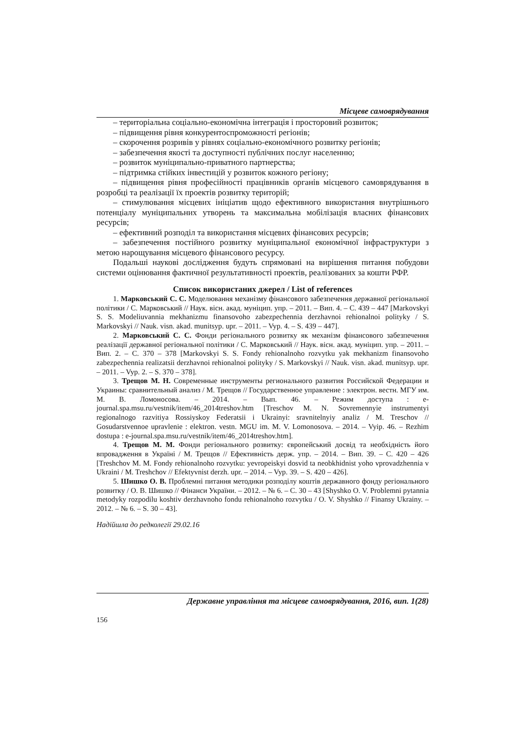Місцеве самоврядування
– територіальна соціально-економічна інтеграція і просторовий розвиток;
– підвищення рівня конкурентоспроможності регіонів;
– скорочення розривів у рівнях соціально-економічного розвитку регіонів;
– забезпечення якості та доступності публічних послуг населенню;
– розвиток муніципально-приватного партнерства;
– підтримка стійких інвестицій у розвиток кожного регіону;
– підвищення рівня професійності працівників органів місцевого самоврядування в розробці та реалізації їх проектів розвитку територій;
– стимулювання місцевих ініціатив щодо ефективного використання внутрішнього потенціалу муніципальних утворень та максимальна мобілізація власних фінансових ресурсів;
– ефективний розподіл та використання місцевих фінансових ресурсів;
– забезпечення постійного розвитку муніципальної економічної інфраструктури з метою нарощування місцевого фінансового ресурсу.
Подальші наукові дослідження будуть спрямовані на вирішення питання побудови системи оцінювання фактичної результативності проектів, реалізованих за кошти РФР.
Список використаних джерел / List of references
1. Марковський С. С. Моделювання механізму фінансового забезпечення державної регіональної політики / С. Марковський // Наук. вісн. акад. муніцип. упр. – 2011. – Вип. 4. – С. 439 – 447 [Markovskyi S. S. Modeliuvannia mekhanizmu finansovoho zabezpechennia derzhavnoi rehionalnoi polityky / S. Markovskyi // Nauk. visn. akad. munitsyp. upr. – 2011. – Vyp. 4. – S. 439 – 447].
2. Марковський С. С. Фонди регіонального розвитку як механізм фінансового забезпечення реалізації державної регіональної політики / С. Марковський // Наук. вісн. акад. муніцип. упр. – 2011. – Вип. 2. – С. 370 – 378 [Markovskyi S. S. Fondy rehionalnoho rozvytku yak mekhanizm finansovoho zabezpechennia realizatsii derzhavnoi rehionalnoi polityky / S. Markovskyi // Nauk. visn. akad. munitsyp. upr. – 2011. – Vyp. 2. – S. 370 – 378].
3. Трещов М. Н. Современные инструменты регионального развития Российской Федерации и Украины: сравнительный анализ / М. Трещов // Государственное управление : электрон. вестн. МГУ им. М. В. Ломоносова. – 2014. – Вып. 46. – Режим доступа : e-journal.spa.msu.ru/vestnik/item/46_2014treshov.htm [Treschov M. N. Sovremennyie instrumentyi regionalnogo razvitiya Rossiyskoy Federatsii i Ukrainyi: sravnitelnyiy analiz / M. Treschov // Gosudarstvennoe upravlenie : elektron. vestn. MGU im. M. V. Lomonosova. – 2014. – Vyip. 46. – Rezhim dostupa : e-journal.spa.msu.ru/vestnik/item/46_2014treshov.htm].
4. Трещов М. М. Фонди регіонального розвитку: європейський досвід та необхідність його впровадження в Україні / М. Трещов // Ефективність держ. упр. – 2014. – Вип. 39. – С. 420 – 426 [Treshchov M. M. Fondy rehionalnoho rozvytku: yevropeiskyi dosvid ta neobkhidnist yoho vprovadzhennia v Ukraini / M. Treshchov // Efektyvnist derzh. upr. – 2014. – Vyp. 39. – S. 420 – 426].
5. Шишко О. В. Проблемні питання методики розподілу коштів державного фонду регіонального розвитку / О. В. Шишко // Фінанси України. – 2012. – № 6. – С. 30 – 43 [Shyshko O. V. Problemni pytannia metodyky rozpodilu koshtiv derzhavnoho fondu rehionalnoho rozvytku / O. V. Shyshko // Finansy Ukrainy. – 2012. – № 6. – S. 30 – 43].
Надійшла до редколегії 29.02.16
Державне управління та місцеве самоврядування, 2016, вип. 1(28)
156